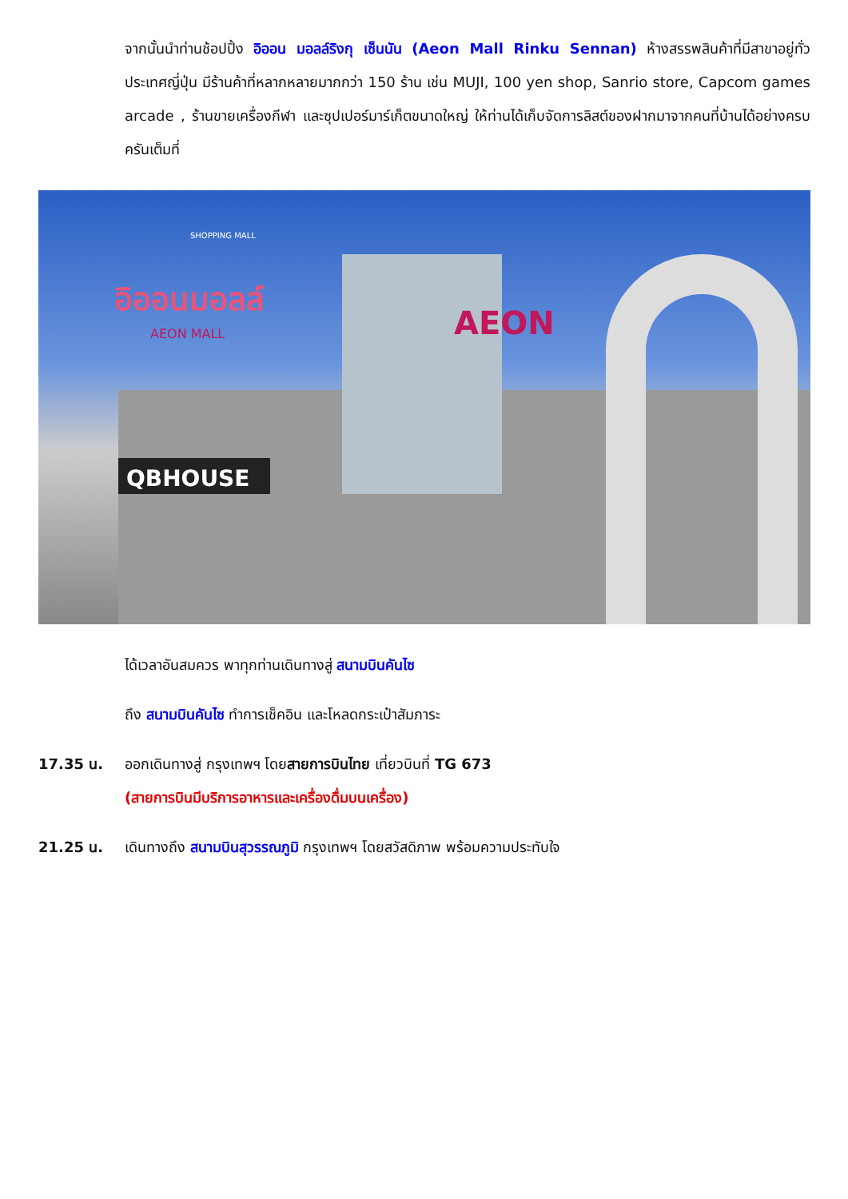จากนั้นนำท่านช้อปปิ้ง อิออน มอลล์ริงกุ เซ็นนัน (Aeon Mall Rinku Sennan) ห้างสรรพสินค้าที่มีสาขาอยู่ทั่วประเทศญี่ปุ่น มีร้านค้าที่หลากหลายมากกว่า 150 ร้าน เช่น MUJI, 100 yen shop, Sanrio store, Capcom games arcade , ร้านขายเครื่องกีฬา และซุปเปอร์มาร์เก็ตขนาดใหญ่ ให้ท่านได้เก็บจัดการลิสต์ของฝากมาจากคนที่บ้านได้อย่างครบครันเต็มที่
AEON
QBHOUSE
อิออนมอลล์
AEON MALL
SHOPPING MALL
ได้เวลาอันสมควร พาทุกท่านเดินทางสู่ สนามบินคันไซ
ถึง สนามบินคันไซ ทำการเช็คอิน และโหลดกระเป๋าสัมภาระ
17.35 น. ออกเดินทางสู่ กรุงเทพฯ โดยสายการบินไทย เที่ยวบินที่ TG 673
(สายการบินมีบริการอาหารและเครื่องดื่มบนเครื่อง)
21.25 น. เดินทางถึง สนามบินสุวรรณภูมิ กรุงเทพฯ โดยสวัสดิภาพ พร้อมความประทับใจ